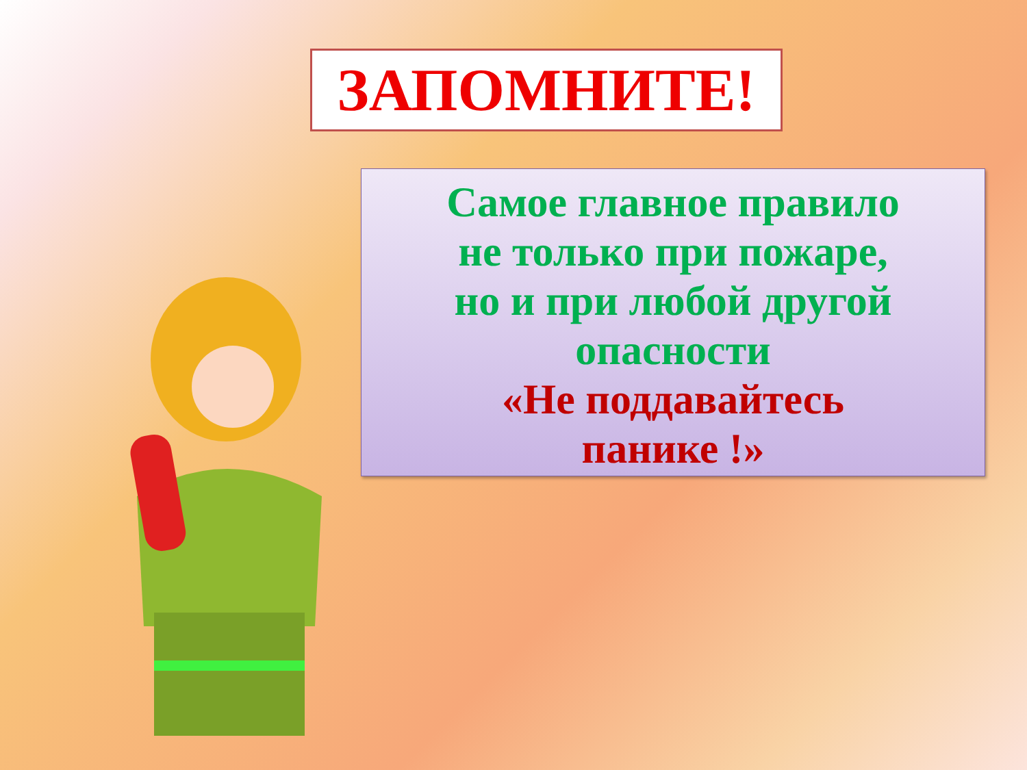ЗАПОМНИТЕ!
Самое главное правило
не только при пожаре,
но и при любой другой
опасности
«Не поддавайтесь
панике !»